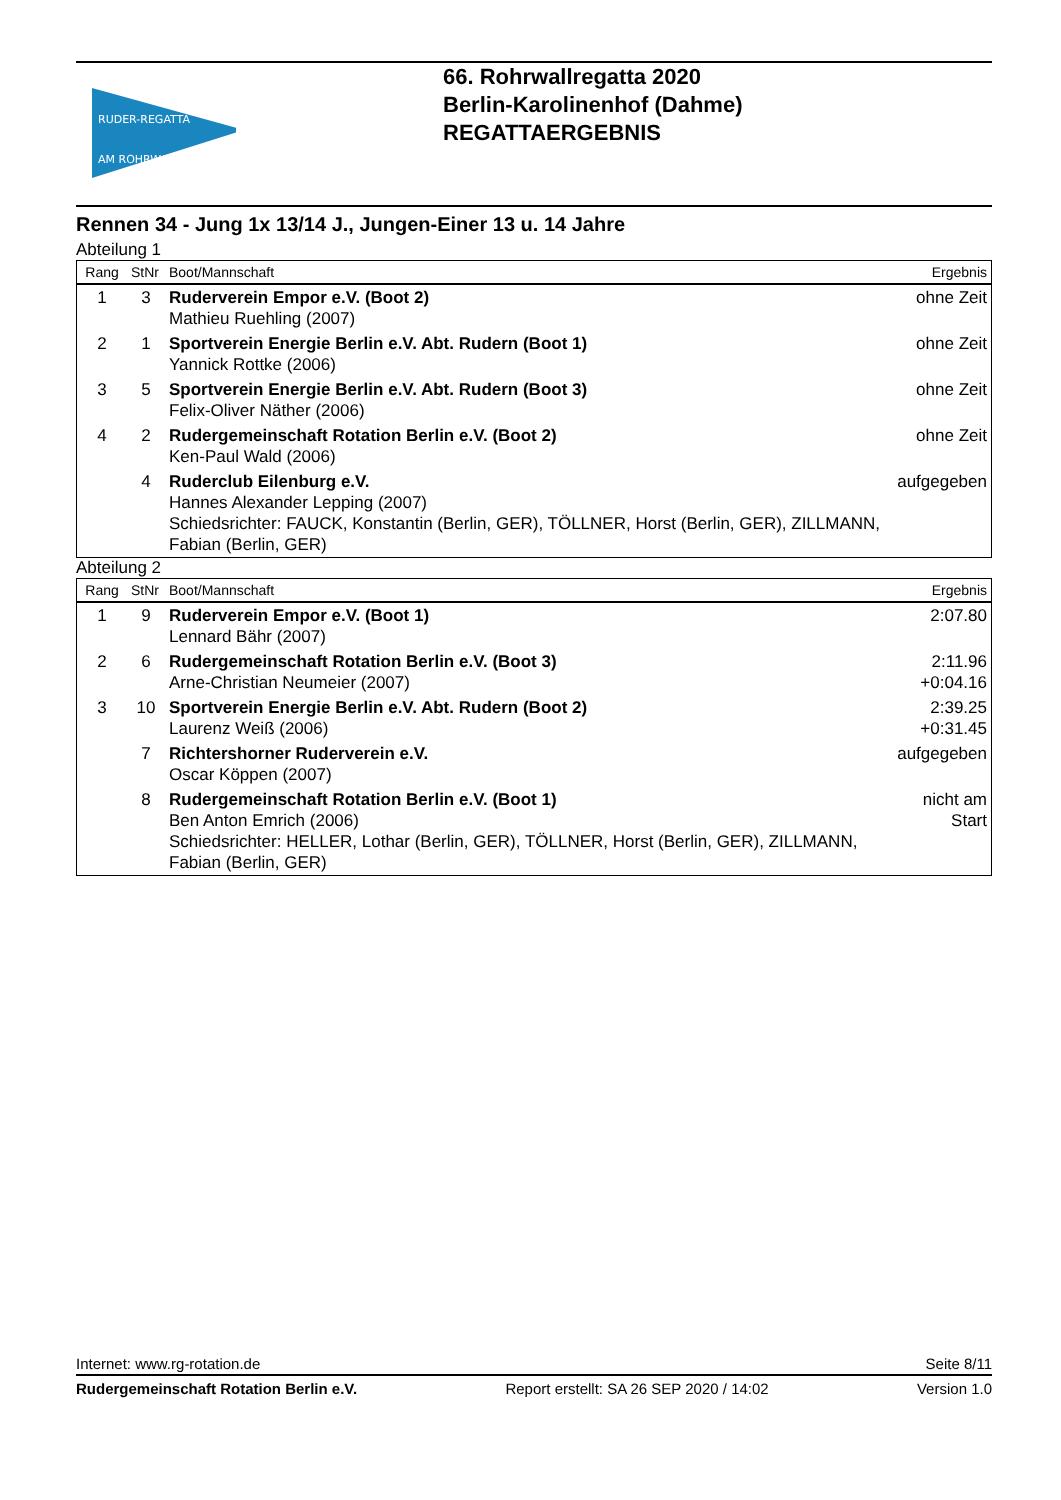RUDER-REGATTA
AM ROHRWALL
66. Rohrwallregatta 2020
Berlin-Karolinenhof (Dahme)
REGATTAERGEBNIS
Rennen 34 - Jung 1x 13/14 J., Jungen-Einer 13 u. 14 Jahre
Abteilung 1
| Rang | StNr | Boot/Mannschaft | Ergebnis |
| --- | --- | --- | --- |
| 1 | 3 | Ruderverein Empor e.V. (Boot 2) Mathieu Ruehling (2007) | ohne Zeit |
| 2 | 1 | Sportverein Energie Berlin e.V. Abt. Rudern (Boot 1) Yannick Rottke (2006) | ohne Zeit |
| 3 | 5 | Sportverein Energie Berlin e.V. Abt. Rudern (Boot 3) Felix-Oliver Näther (2006) | ohne Zeit |
| 4 | 2 | Rudergemeinschaft Rotation Berlin e.V. (Boot 2) Ken-Paul Wald (2006) | ohne Zeit |
| | 4 | Ruderclub Eilenburg e.V. Hannes Alexander Lepping (2007) Schiedsrichter: FAUCK, Konstantin (Berlin, GER), TÖLLNER, Horst (Berlin, GER), ZILLMANN, Fabian (Berlin, GER) | aufgegeben |
Abteilung 2
| Rang | StNr | Boot/Mannschaft | Ergebnis |
| --- | --- | --- | --- |
| 1 | 9 | Ruderverein Empor e.V. (Boot 1) Lennard Bähr (2007) | 2:07.80 |
| 2 | 6 | Rudergemeinschaft Rotation Berlin e.V. (Boot 3) Arne-Christian Neumeier (2007) | 2:11.96 +0:04.16 |
| 3 | 10 | Sportverein Energie Berlin e.V. Abt. Rudern (Boot 2) Laurenz Weiß (2006) | 2:39.25 +0:31.45 |
| | 7 | Richtershorner Ruderverein e.V. Oscar Köppen (2007) | aufgegeben |
| | 8 | Rudergemeinschaft Rotation Berlin e.V. (Boot 1) Ben Anton Emrich (2006) Schiedsrichter: HELLER, Lothar (Berlin, GER), TÖLLNER, Horst (Berlin, GER), ZILLMANN, Fabian (Berlin, GER) | nicht am Start |
Internet: www.rg-rotation.de Seite 8/11
Rudergemeinschaft Rotation Berlin e.V. Report erstellt: SA 26 SEP 2020 / 14:02 Version 1.0